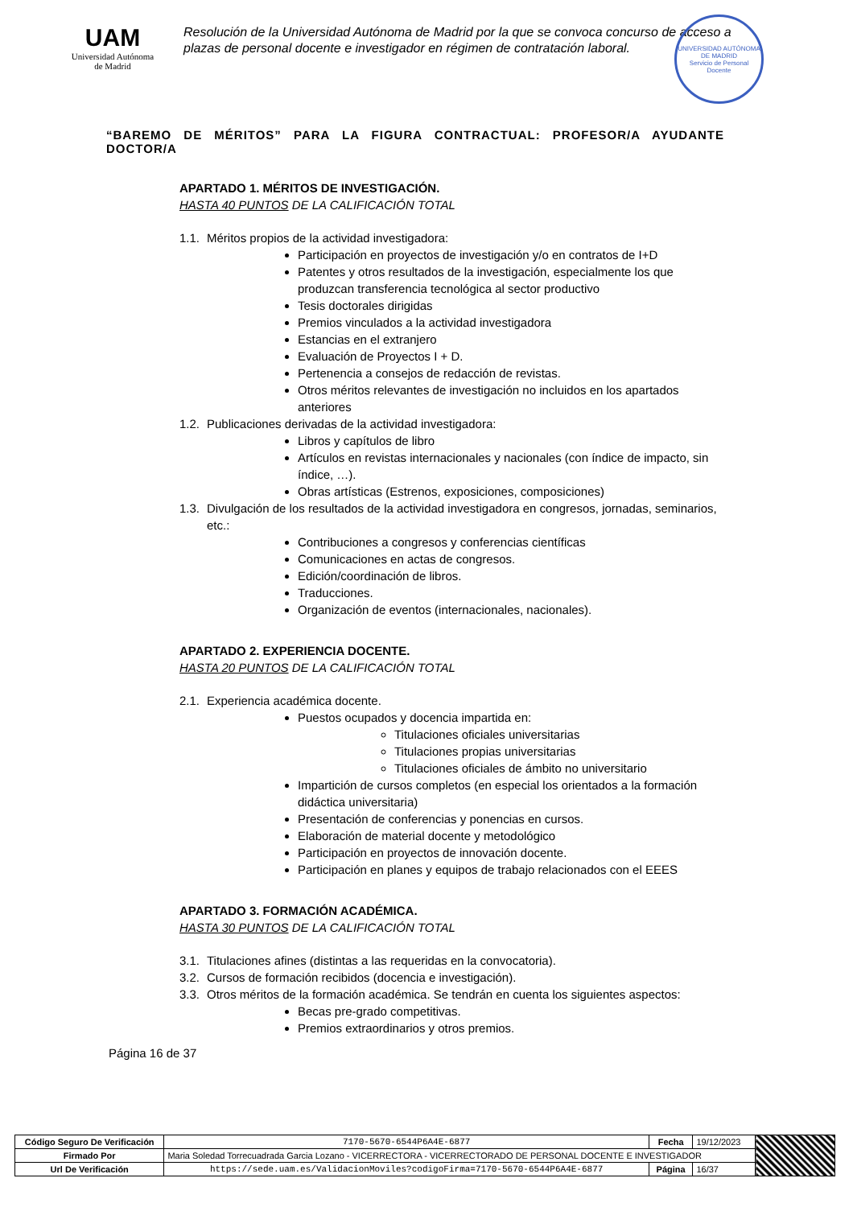UAM
Universidad Autónoma
de Madrid
Resolución de la Universidad Autónoma de Madrid por la que se convoca concurso de acceso a plazas de personal docente e investigador en régimen de contratación laboral.
UNIVERSIDAD AUTÓNOMA DE MADRID
Servicio de Personal Docente
“BAREMO DE MÉRITOS” PARA LA FIGURA CONTRACTUAL: PROFESOR/A AYUDANTE DOCTOR/A
APARTADO 1. MÉRITOS DE INVESTIGACIÓN.
HASTA 40 PUNTOS DE LA CALIFICACIÓN TOTAL
1.1. Méritos propios de la actividad investigadora:
Participación en proyectos de investigación y/o en contratos de I+D
Patentes y otros resultados de la investigación, especialmente los que produzcan transferencia tecnológica al sector productivo
Tesis doctorales dirigidas
Premios vinculados a la actividad investigadora
Estancias en el extranjero
Evaluación de Proyectos I + D.
Pertenencia a consejos de redacción de revistas.
Otros méritos relevantes de investigación no incluidos en los apartados anteriores
1.2. Publicaciones derivadas de la actividad investigadora:
Libros y capítulos de libro
Artículos en revistas internacionales y nacionales (con índice de impacto, sin índice, …).
Obras artísticas (Estrenos, exposiciones, composiciones)
1.3. Divulgación de los resultados de la actividad investigadora en congresos, jornadas, seminarios, etc.:
Contribuciones a congresos y conferencias científicas
Comunicaciones en actas de congresos.
Edición/coordinación de libros.
Traducciones.
Organización de eventos (internacionales, nacionales).
APARTADO 2. EXPERIENCIA DOCENTE.
HASTA 20 PUNTOS DE LA CALIFICACIÓN TOTAL
2.1. Experiencia académica docente.
Puestos ocupados y docencia impartida en:
Titulaciones oficiales universitarias
Titulaciones propias universitarias
Titulaciones oficiales de ámbito no universitario
Impartición de cursos completos (en especial los orientados a la formación didáctica universitaria)
Presentación de conferencias y ponencias en cursos.
Elaboración de material docente y metodológico
Participación en proyectos de innovación docente.
Participación en planes y equipos de trabajo relacionados con el EEES
APARTADO 3. FORMACIÓN ACADÉMICA.
HASTA 30 PUNTOS DE LA CALIFICACIÓN TOTAL
3.1. Titulaciones afines (distintas a las requeridas en la convocatoria).
3.2. Cursos de formación recibidos (docencia e investigación).
3.3. Otros méritos de la formación académica. Se tendrán en cuenta los siguientes aspectos:
Becas pre-grado competitivas.
Premios extraordinarios y otros premios.
Página 16 de 37
| Código Seguro De Verificación | 7170-5670-6544P6A4E-6877 | Fecha | 19/12/2023 | |
| Firmado Por | Maria Soledad Torrecuadrada Garcia Lozano - VICERRECTORA - VICERRECTORADO DE PERSONAL DOCENTE E INVESTIGADOR | | | |
| Url De Verificación | https://sede.uam.es/ValidacionMoviles?codigoFirma=7170-5670-6544P6A4E-6877 | Página | 16/37 | |